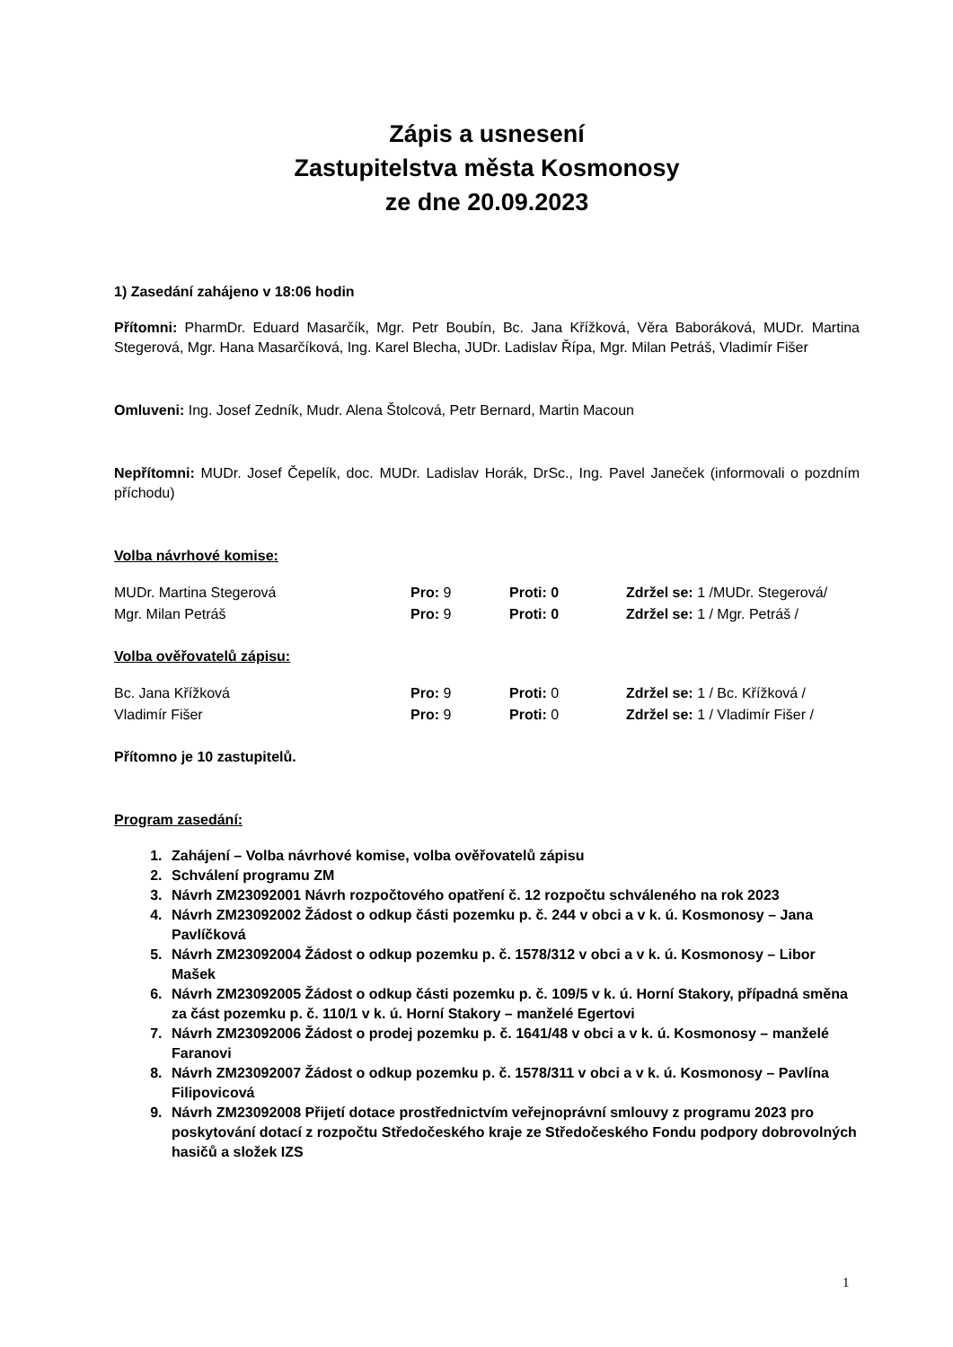Zápis a usnesení
Zastupitelstva města Kosmonosy
ze dne 20.09.2023
1) Zasedání zahájeno v 18:06 hodin
Přítomni: PharmDr. Eduard Masarčík, Mgr. Petr Boubín, Bc. Jana Křížková, Věra Baboráková, MUDr. Martina Stegerová, Mgr. Hana Masarčíková, Ing. Karel Blecha, JUDr. Ladislav Řípa, Mgr. Milan Petráš, Vladimír Fišer
Omluveni: Ing. Josef Zedník, Mudr. Alena Štolcová, Petr Bernard, Martin Macoun
Nepřítomni: MUDr. Josef Čepelík, doc. MUDr. Ladislav Horák, DrSc., Ing. Pavel Janeček (informovali o pozdním příchodu)
Volba návrhové komise:
| MUDr. Martina Stegerová | Pro: 9 | Proti: 0 | Zdržel se: 1 /MUDr. Stegerová/ |
| Mgr. Milan Petráš | Pro: 9 | Proti: 0 | Zdržel se: 1 / Mgr. Petráš / |
Volba ověřovatelů zápisu:
| Bc. Jana Křížková | Pro: 9 | Proti: 0 | Zdržel se: 1 / Bc. Křížková / |
| Vladimír Fišer | Pro: 9 | Proti: 0 | Zdržel se: 1 / Vladimír Fišer / |
Přítomno je 10 zastupitelů.
Program zasedání:
1. Zahájení – Volba návrhové komise, volba ověřovatelů zápisu
2. Schválení programu ZM
3. Návrh ZM23092001 Návrh rozpočtového opatření č. 12 rozpočtu schváleného na rok 2023
4. Návrh ZM23092002 Žádost o odkup části pozemku p. č. 244 v obci a v k. ú. Kosmonosy – Jana Pavlíčková
5. Návrh ZM23092004 Žádost o odkup pozemku p. č. 1578/312 v obci a v k. ú. Kosmonosy – Libor Mašek
6. Návrh ZM23092005 Žádost o odkup části pozemku p. č. 109/5 v k. ú. Horní Stakory, případná směna za část pozemku p. č. 110/1 v k. ú. Horní Stakory – manželé Egertovi
7. Návrh ZM23092006 Žádost o prodej pozemku p. č. 1641/48 v obci a v k. ú. Kosmonosy – manželé Faranovi
8. Návrh ZM23092007 Žádost o odkup pozemku p. č. 1578/311 v obci a v k. ú. Kosmonosy – Pavlína Filipovicová
9. Návrh ZM23092008 Přijetí dotace prostřednictvím veřejnoprávní smlouvy z programu 2023 pro poskytování dotací z rozpočtu Středočeského kraje ze Středočeského Fondu podpory dobrovolných hasičů a složek IZS
1